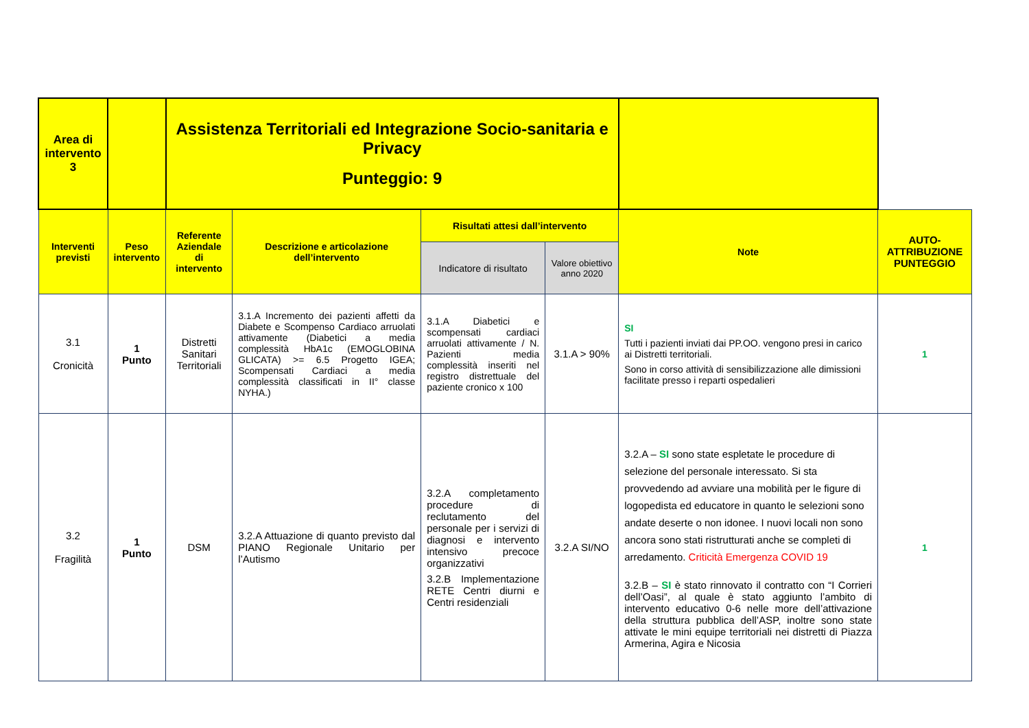| Area di intervento 3 | | Assistenza Territoriali ed Integrazione Socio-sanitaria e Privacy Punteggio: 9 | | | | | |
| Interventi previsti | Peso intervento | Referente Aziendale di intervento | Descrizione e articolazione dell’intervento | Risultati attesi dall’intervento | | Note | AUTO-ATTRIBUZIONE PUNTEGGIO |
| | | | | Indicatore di risultato | Valore obiettivo anno 2020 | | |
| 3.1 Cronicità | 1 Punto | Distretti Sanitari Territoriali | 3.1.A Incremento dei pazienti affetti da Diabete e Scompenso Cardiaco arruolati attivamente (Diabetici a media complessità HbA1c (EMOGLOBINA GLICATA) >= 6.5 Progetto IGEA; Scompensati Cardiaci a media complessità classificati in II° classe NYHA.) | 3.1.A Diabetici e scompensati cardiaci arruolati attivamente / N. Pazienti media complessità inseriti nel registro distrettuale del paziente cronico x 100 | 3.1.A > 90% | SI Tutti i pazienti inviati dai PP.OO. vengono presi in carico ai Distretti territoriali. Sono in corso attività di sensibilizzazione alle dimissioni facilitate presso i reparti ospedalieri | 1 |
| 3.2 Fragilità | 1 Punto | DSM | 3.2.A Attuazione di quanto previsto dal PIANO Regionale Unitario per l’Autismo | 3.2.A completamento procedure di reclutamento del personale per i servizi di diagnosi e intervento intensivo precoce organizzativi 3.2.B Implementazione RETE Centri diurni e Centri residenziali | 3.2.A SI/NO | 3.2.A – SI sono state espletate le procedure di selezione del personale interessato. Si sta provvedendo ad avviare una mobilità per le figure di logopedista ed educatore in quanto le selezioni sono andate deserte o non idonee. I nuovi locali non sono ancora sono stati ristrutturati anche se completi di arredamento. Criticità Emergenza COVID 19 3.2.B – SI è stato rinnovato il contratto con “I Corrieri dell’Oasi”, al quale è stato aggiunto l’ambito di intervento educativo 0-6 nelle more dell’attivazione della struttura pubblica dell’ASP, inoltre sono state attivate le mini equipe territoriali nei distretti di Piazza Armerina, Agira e Nicosia | 1 |